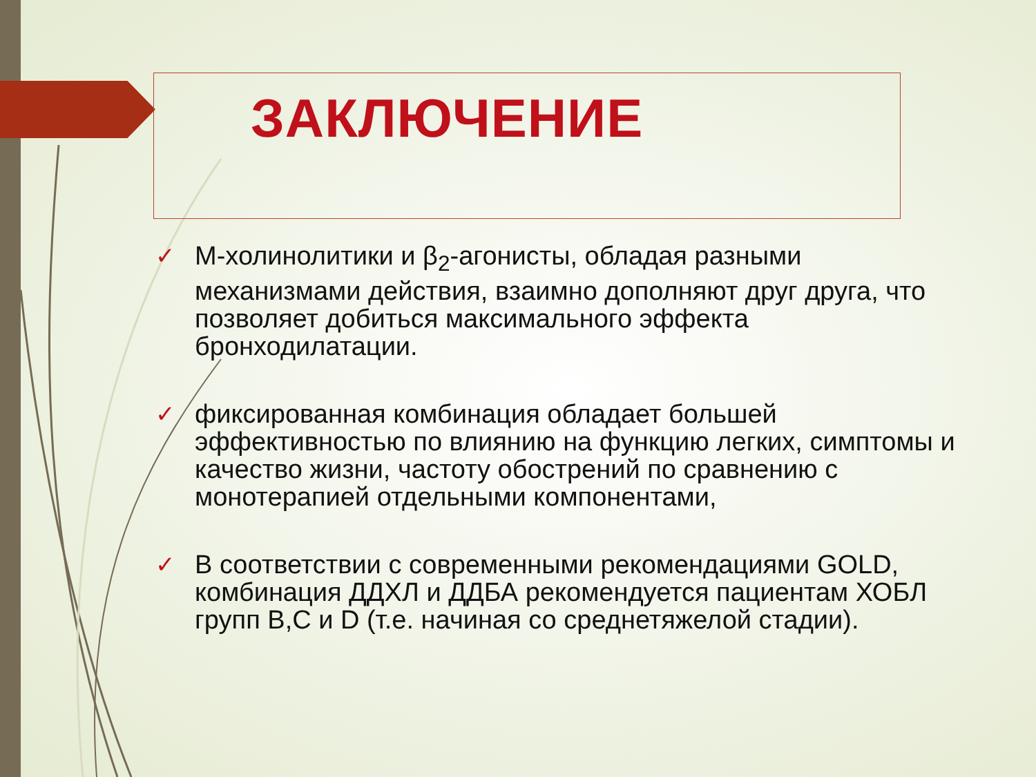ЗАКЛЮЧЕНИЕ
✓ М-холинолитики и β<sub>2</sub>-агонисты, обладая разными механизмами действия, взаимно дополняют друг друга, что позволяет добиться максимального эффекта бронходилатации.
✓ фиксированная комбинация обладает большей эффективностью по влиянию на функцию легких, симптомы и качество жизни, частоту обострений по сравнению с монотерапией отдельными компонентами,
✓ В соответствии с современными рекомендациями GOLD, комбинация ДДХЛ и ДДБА рекомендуется пациентам ХОБЛ групп B,C и D (т.е. начиная со среднетяжелой стадии).